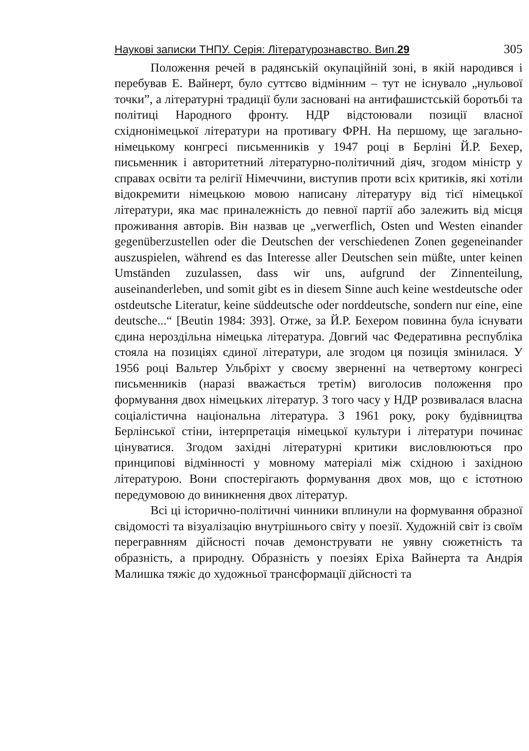Наукові записки ТНПУ. Серія: Літературознавство. Вип.29 305
Положення речей в радянській окупаційній зоні, в якій народився і перебував Е. Вайнерт, було суттєво відмінним – тут не існувало „нульової точки”, а літературні традиції були засновані на антифашистській боротьбі та політиці Народного фронту. НДР відстоювали позиції власної східнонімецької літератури на противагу ФРН. На першому, ще загально-німецькому конгресі письменників у 1947 році в Берліні Й.Р. Бехер, письменник і авторитетний літературно-політичний діяч, згодом міністр у справах освіти та релігії Німеччини, виступив проти всіх критиків, які хотіли відокремити німецькою мовою написану літературу від тієї німецької літератури, яка має приналежність до певної партії або залежить від місця проживання авторів. Він назвав це „verwerflich, Osten und Westen einander gegenüberzustellen oder die Deutschen der verschiedenen Zonen gegeneinander auszuspielen, während es das Interesse aller Deutschen sein müßte, unter keinen Umständen zuzulassen, dass wir uns, aufgrund der Zinnenteilung, auseinanderleben, und somit gibt es in diesem Sinne auch keine westdeutsche oder ostdeutsche Literatur, keine süddeutsche oder norddeutsche, sondern nur eine, eine deutsche...“ [Beutin 1984: 393]. Отже, за Й.Р. Бехером повинна була існувати єдина нероздільна німецька література. Довгий час Федеративна республіка стояла на позиціях єдиної літератури, але згодом ця позиція змінилася. У 1956 році Вальтер Ульбріхт у своєму зверненні на четвертому конгресі письменників (наразі вважається третім) виголосив положення про формування двох німецьких літератур. З того часу у НДР розвивалася власна соціалістична національна література. З 1961 року, року будівництва Берлінської стіни, інтерпретація німецької культури і літератури починає цінуватися. Згодом західні літературні критики висловлюються про принципові відмінності у мовному матеріалі між східною і західною літературою. Вони спостерігають формування двох мов, що є істотною передумовою до виникнення двох літератур.
Всі ці історично-політичні чинники вплинули на формування образної свідомості та візуалізацію внутрішнього світу у поезії. Художній світ із своїм перегравнням дійсності почав демонструвати не уявну сюжетність та образність, а природну. Образність у поезіях Еріха Вайнерта та Андрія Малишка тяжіє до художньої трансформації дійсності та